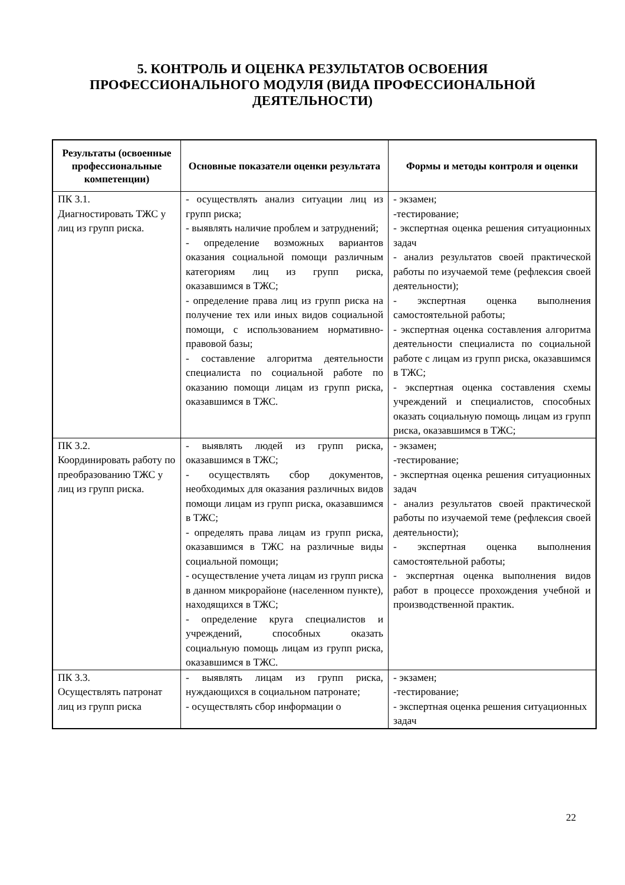5. КОНТРОЛЬ И ОЦЕНКА РЕЗУЛЬТАТОВ ОСВОЕНИЯ
ПРОФЕССИОНАЛЬНОГО МОДУЛЯ (ВИДА ПРОФЕССИОНАЛЬНОЙ
ДЕЯТЕЛЬНОСТИ)
| Результаты (освоенные профессиональные компетенции) | Основные показатели оценки результата | Формы и методы контроля и оценки |
| --- | --- | --- |
| ПК 3.1. Диагностировать ТЖС у лиц из групп риска. | - осуществлять анализ ситуации лиц из групп риска; - выявлять наличие проблем и затруднений; - определение возможных вариантов оказания социальной помощи различным категориям лиц из групп риска, оказавшимся в ТЖС; - определение права лиц из групп риска на получение тех или иных видов социальной помощи, с использованием нормативно-правовой базы; - составление алгоритма деятельности специалиста по социальной работе по оказанию помощи лицам из групп риска, оказавшимся в ТЖС. | - экзамен; -тестирование; - экспертная оценка решения ситуационных задач - анализ результатов своей практической работы по изучаемой теме (рефлексия своей деятельности); - экспертная оценка выполнения самостоятельной работы; - экспертная оценка составления алгоритма деятельности специалиста по социальной работе с лицам из групп риска, оказавшимся в ТЖС; - экспертная оценка составления схемы учреждений и специалистов, способных оказать социальную помощь лицам из групп риска, оказавшимся в ТЖС; |
| ПК 3.2. Координировать работу по преобразованию ТЖС у лиц из групп риска. | - выявлять людей из групп риска, оказавшимся в ТЖС; - осуществлять сбор документов, необходимых для оказания различных видов помощи лицам из групп риска, оказавшимся в ТЖС; - определять права лицам из групп риска, оказавшимся в ТЖС на различные виды социальной помощи; - осуществление учета лицам из групп риска в данном микрорайоне (населенном пункте), находящихся в ТЖС; - определение круга специалистов и учреждений, способных оказать социальную помощь лицам из групп риска, оказавшимся в ТЖС. | - экзамен; -тестирование; - экспертная оценка решения ситуационных задач - анализ результатов своей практической работы по изучаемой теме (рефлексия своей деятельности); - экспертная оценка выполнения самостоятельной работы; - экспертная оценка выполнения видов работ в процессе прохождения учебной и производственной практик. |
| ПК 3.3. Осуществлять патронат лиц из групп риска | - выявлять лицам из групп риска, нуждающихся в социальном патронате; - осуществлять сбор информации о | - экзамен; -тестирование; - экспертная оценка решения ситуационных задач |
22